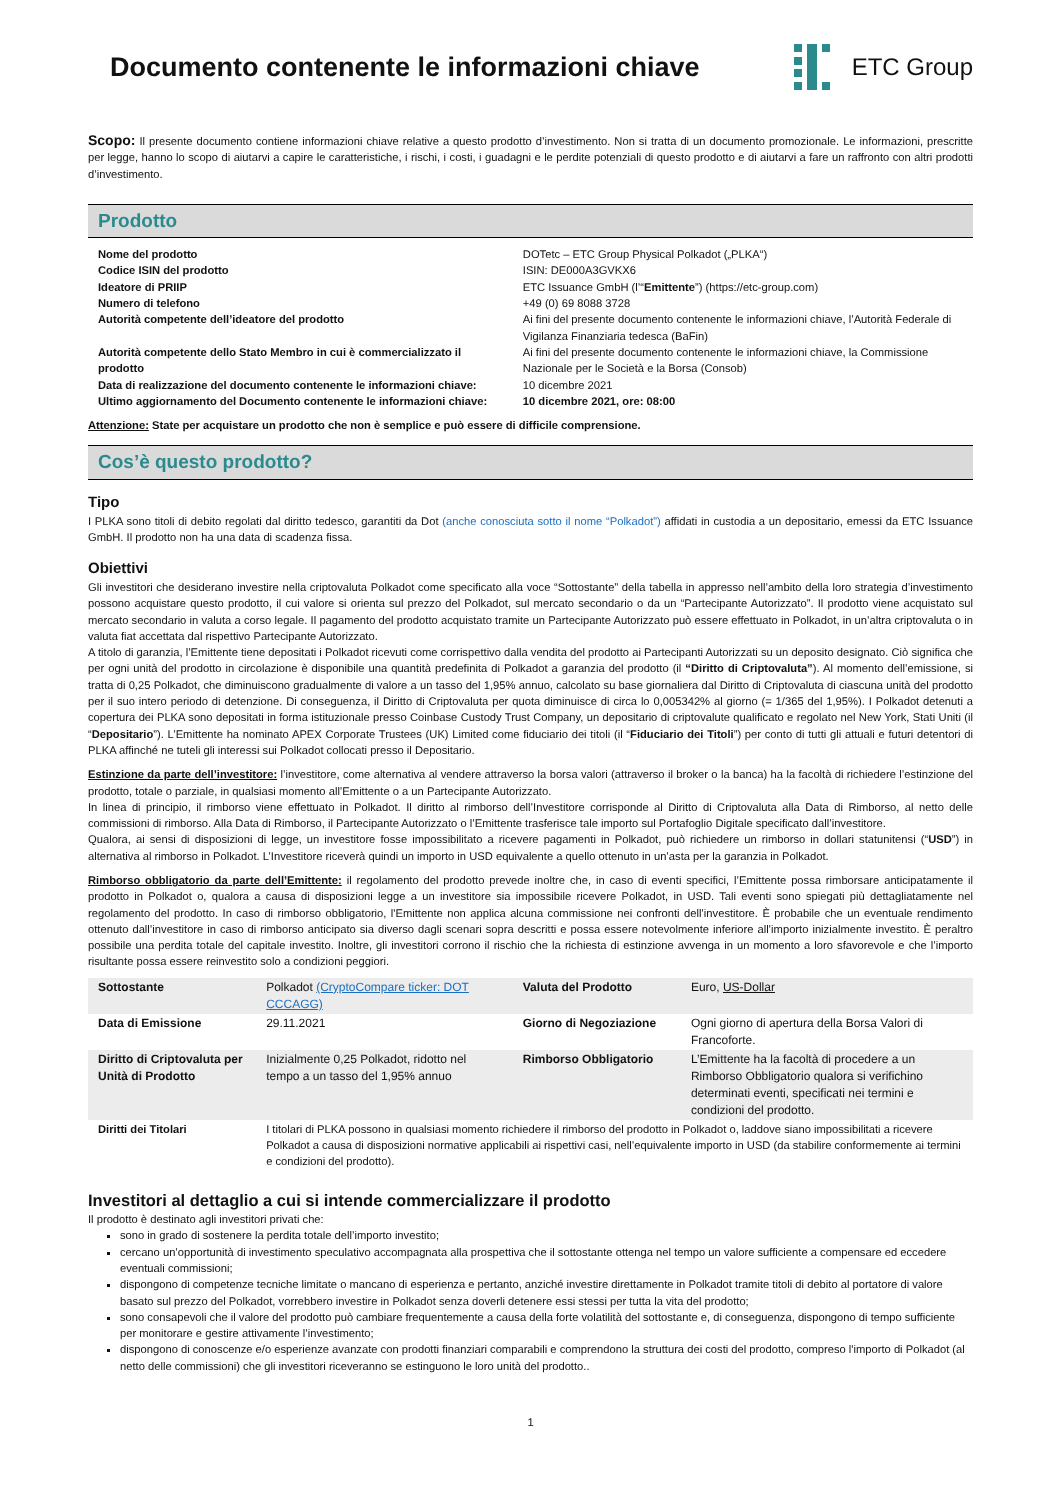Documento contenente le informazioni chiave
ETC Group
Scopo: Il presente documento contiene informazioni chiave relative a questo prodotto d’investimento. Non si tratta di un documento promozionale. Le informazioni, prescritte per legge, hanno lo scopo di aiutarvi a capire le caratteristiche, i rischi, i costi, i guadagni e le perdite potenziali di questo prodotto e di aiutarvi a fare un raffronto con altri prodotti d’investimento.
Prodotto
| Nome del prodotto | DOTetc – ETC Group Physical Polkadot („PLKA“) |
| Codice ISIN del prodotto | ISIN: DE000A3GVKX6 |
| Ideatore di PRIIP | ETC Issuance GmbH (l’“ Emittente ”) (https://etc-group.com) |
| Numero di telefono | +49 (0) 69 8088 3728 |
| Autorità competente dell’ideatore del prodotto | Ai fini del presente documento contenente le informazioni chiave, l’Autorità Federale di Vigilanza Finanziaria tedesca (BaFin) |
| Autorità competente dello Stato Membro in cui è commercializzato il prodotto | Ai fini del presente documento contenente le informazioni chiave, la Commissione Nazionale per le Società e la Borsa (Consob) |
| Data di realizzazione del documento contenente le informazioni chiave: | 10 dicembre 2021 |
| Ultimo aggiornamento del Documento contenente le informazioni chiave: | 10 dicembre 2021, ore: 08:00 |
Attenzione: State per acquistare un prodotto che non è semplice e può essere di difficile comprensione.
Cos’è questo prodotto?
Tipo
I PLKA sono titoli di debito regolati dal diritto tedesco, garantiti da Dot (anche conosciuta sotto il nome “Polkadot”) affidati in custodia a un depositario, emessi da ETC Issuance GmbH. Il prodotto non ha una data di scadenza fissa.
Obiettivi
Gli investitori che desiderano investire nella criptovaluta Polkadot come specificato alla voce “Sottostante” della tabella in appresso nell’ambito della loro strategia d’investimento possono acquistare questo prodotto, il cui valore si orienta sul prezzo del Polkadot, sul mercato secondario o da un “Partecipante Autorizzato”. Il prodotto viene acquistato sul mercato secondario in valuta a corso legale. Il pagamento del prodotto acquistato tramite un Partecipante Autorizzato può essere effettuato in Polkadot, in un’altra criptovaluta o in valuta fiat accettata dal rispettivo Partecipante Autorizzato.
A titolo di garanzia, l’Emittente tiene depositati i Polkadot ricevuti come corrispettivo dalla vendita del prodotto ai Partecipanti Autorizzati su un deposito designato. Ciò significa che per ogni unità del prodotto in circolazione è disponibile una quantità predefinita di Polkadot a garanzia del prodotto (il “Diritto di Criptovaluta”). Al momento dell’emissione, si tratta di 0,25 Polkadot, che diminuiscono gradualmente di valore a un tasso del 1,95% annuo, calcolato su base giornaliera dal Diritto di Criptovaluta di ciascuna unità del prodotto per il suo intero periodo di detenzione. Di conseguenza, il Diritto di Criptovaluta per quota diminuisce di circa lo 0,005342% al giorno (= 1/365 del 1,95%). I Polkadot detenuti a copertura dei PLKA sono depositati in forma istituzionale presso Coinbase Custody Trust Company, un depositario di criptovalute qualificato e regolato nel New York, Stati Uniti (il “Depositario”). L’Emittente ha nominato APEX Corporate Trustees (UK) Limited come fiduciario dei titoli (il “Fiduciario dei Titoli”) per conto di tutti gli attuali e futuri detentori di PLKA affinché ne tuteli gli interessi sui Polkadot collocati presso il Depositario.
Estinzione da parte dell’investitore: l’investitore, come alternativa al vendere attraverso la borsa valori (attraverso il broker o la banca) ha la facoltà di richiedere l’estinzione del prodotto, totale o parziale, in qualsiasi momento all’Emittente o a un Partecipante Autorizzato.
In linea di principio, il rimborso viene effettuato in Polkadot. Il diritto al rimborso dell’Investitore corrisponde al Diritto di Criptovaluta alla Data di Rimborso, al netto delle commissioni di rimborso. Alla Data di Rimborso, il Partecipante Autorizzato o l’Emittente trasferisce tale importo sul Portafoglio Digitale specificato dall’investitore.
Qualora, ai sensi di disposizioni di legge, un investitore fosse impossibilitato a ricevere pagamenti in Polkadot, può richiedere un rimborso in dollari statunitensi (“USD”) in alternativa al rimborso in Polkadot. L’Investitore riceverà quindi un importo in USD equivalente a quello ottenuto in un’asta per la garanzia in Polkadot.
Rimborso obbligatorio da parte dell’Emittente: il regolamento del prodotto prevede inoltre che, in caso di eventi specifici, l’Emittente possa rimborsare anticipatamente il prodotto in Polkadot o, qualora a causa di disposizioni legge a un investitore sia impossibile ricevere Polkadot, in USD. Tali eventi sono spiegati più dettagliatamente nel regolamento del prodotto. In caso di rimborso obbligatorio, l'Emittente non applica alcuna commissione nei confronti dell’investitore. È probabile che un eventuale rendimento ottenuto dall’investitore in caso di rimborso anticipato sia diverso dagli scenari sopra descritti e possa essere notevolmente inferiore all’importo inizialmente investito. È peraltro possibile una perdita totale del capitale investito. Inoltre, gli investitori corrono il rischio che la richiesta di estinzione avvenga in un momento a loro sfavorevole e che l’importo risultante possa essere reinvestito solo a condizioni peggiori.
| Sottostante | Polkadot (CryptoCompare ticker: DOT CCCAGG) | Valuta del Prodotto | Euro, US-Dollar |
| Data di Emissione | 29.11.2021 | Giorno di Negoziazione | Ogni giorno di apertura della Borsa Valori di Francoforte. |
| Diritto di Criptovaluta per Unità di Prodotto | Inizialmente 0,25 Polkadot, ridotto nel tempo a un tasso del 1,95% annuo | Rimborso Obbligatorio | L’Emittente ha la facoltà di procedere a un Rimborso Obbligatorio qualora si verifichino determinati eventi, specificati nei termini e condizioni del prodotto. |
| Diritti dei Titolari | I titolari di PLKA possono in qualsiasi momento richiedere il rimborso del prodotto in Polkadot o, laddove siano impossibilitati a ricevere Polkadot a causa di disposizioni normative applicabili ai rispettivi casi, nell’equivalente importo in USD (da stabilire conformemente ai termini e condizioni del prodotto). | | |
Investitori al dettaglio a cui si intende commercializzare il prodotto
Il prodotto è destinato agli investitori privati che:
sono in grado di sostenere la perdita totale dell’importo investito;
cercano un’opportunità di investimento speculativo accompagnata alla prospettiva che il sottostante ottenga nel tempo un valore sufficiente a compensare ed eccedere eventuali commissioni;
dispongono di competenze tecniche limitate o mancano di esperienza e pertanto, anziché investire direttamente in Polkadot tramite titoli di debito al portatore di valore basato sul prezzo del Polkadot, vorrebbero investire in Polkadot senza doverli detenere essi stessi per tutta la vita del prodotto;
sono consapevoli che il valore del prodotto può cambiare frequentemente a causa della forte volatilità del sottostante e, di conseguenza, dispongono di tempo sufficiente per monitorare e gestire attivamente l’investimento;
dispongono di conoscenze e/o esperienze avanzate con prodotti finanziari comparabili e comprendono la struttura dei costi del prodotto, compreso l'importo di Polkadot (al netto delle commissioni) che gli investitori riceveranno se estinguono le loro unità del prodotto..
1